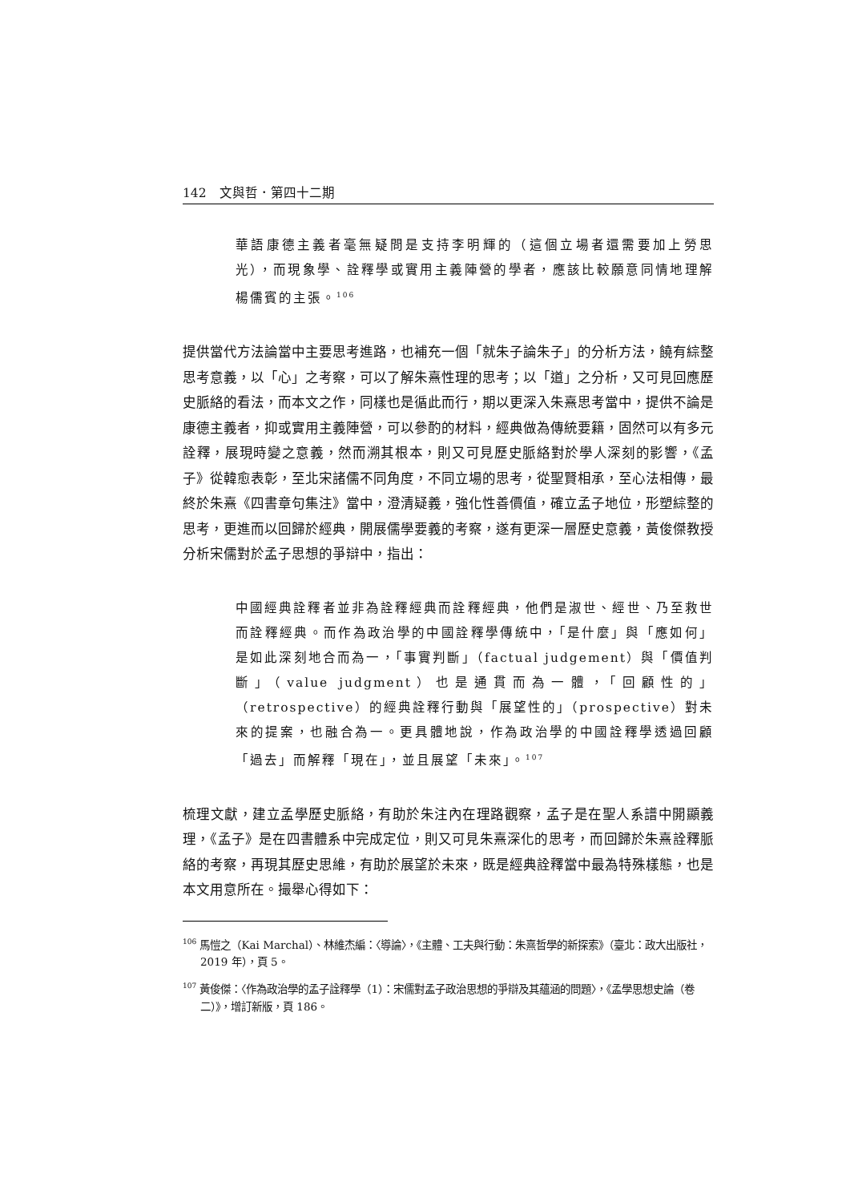142　文與哲．第四十二期
華語康德主義者毫無疑問是支持李明輝的（這個立場者還需要加上勞思光），而現象學、詮釋學或實用主義陣營的學者，應該比較願意同情地理解楊儒賓的主張。<sup>106</sup>
提供當代方法論當中主要思考進路，也補充一個「就朱子論朱子」的分析方法，饒有綜整思考意義，以「心」之考察，可以了解朱熹性理的思考；以「道」之分析，又可見回應歷史脈絡的看法，而本文之作，同樣也是循此而行，期以更深入朱熹思考當中，提供不論是康德主義者，抑或實用主義陣營，可以參酌的材料，經典做為傳統要籍，固然可以有多元詮釋，展現時變之意義，然而溯其根本，則又可見歷史脈絡對於學人深刻的影響，《孟子》從韓愈表彰，至北宋諸儒不同角度，不同立場的思考，從聖賢相承，至心法相傳，最終於朱熹《四書章句集注》當中，澄清疑義，強化性善價值，確立孟子地位，形塑綜整的思考，更進而以回歸於經典，開展儒學要義的考察，遂有更深一層歷史意義，黃俊傑教授分析宋儒對於孟子思想的爭辯中，指出：
中國經典詮釋者並非為詮釋經典而詮釋經典，他們是淑世、經世、乃至救世而詮釋經典。而作為政治學的中國詮釋學傳統中，「是什麼」與「應如何」是如此深刻地合而為一，「事實判斷」（factual judgement）與「價值判斷」（value judgment）也是通貫而為一體，「回顧性的」（retrospective）的經典詮釋行動與「展望性的」（prospective）對未來的提案，也融合為一。更具體地說，作為政治學的中國詮釋學透過回顧「過去」而解釋「現在」，並且展望「未來」。<sup>107</sup>
梳理文獻，建立孟學歷史脈絡，有助於朱注內在理路觀察，孟子是在聖人系譜中開顯義理，《孟子》是在四書體系中完成定位，則又可見朱熹深化的思考，而回歸於朱熹詮釋脈絡的考察，再現其歷史思維，有助於展望於未來，既是經典詮釋當中最為特殊樣態，也是本文用意所在。撮舉心得如下：
<sup>106</sup> 馬愷之（Kai Marchal）、林維杰編：〈導論〉，《主體、工夫與行動：朱熹哲學的新探索》（臺北：政大出版社，2019 年），頁 5。
<sup>107</sup> 黃俊傑：〈作為政治學的孟子詮釋學（1）：宋儒對孟子政治思想的爭辯及其蘊涵的問題〉，《孟學思想史論（卷二）》，增訂新版，頁 186。